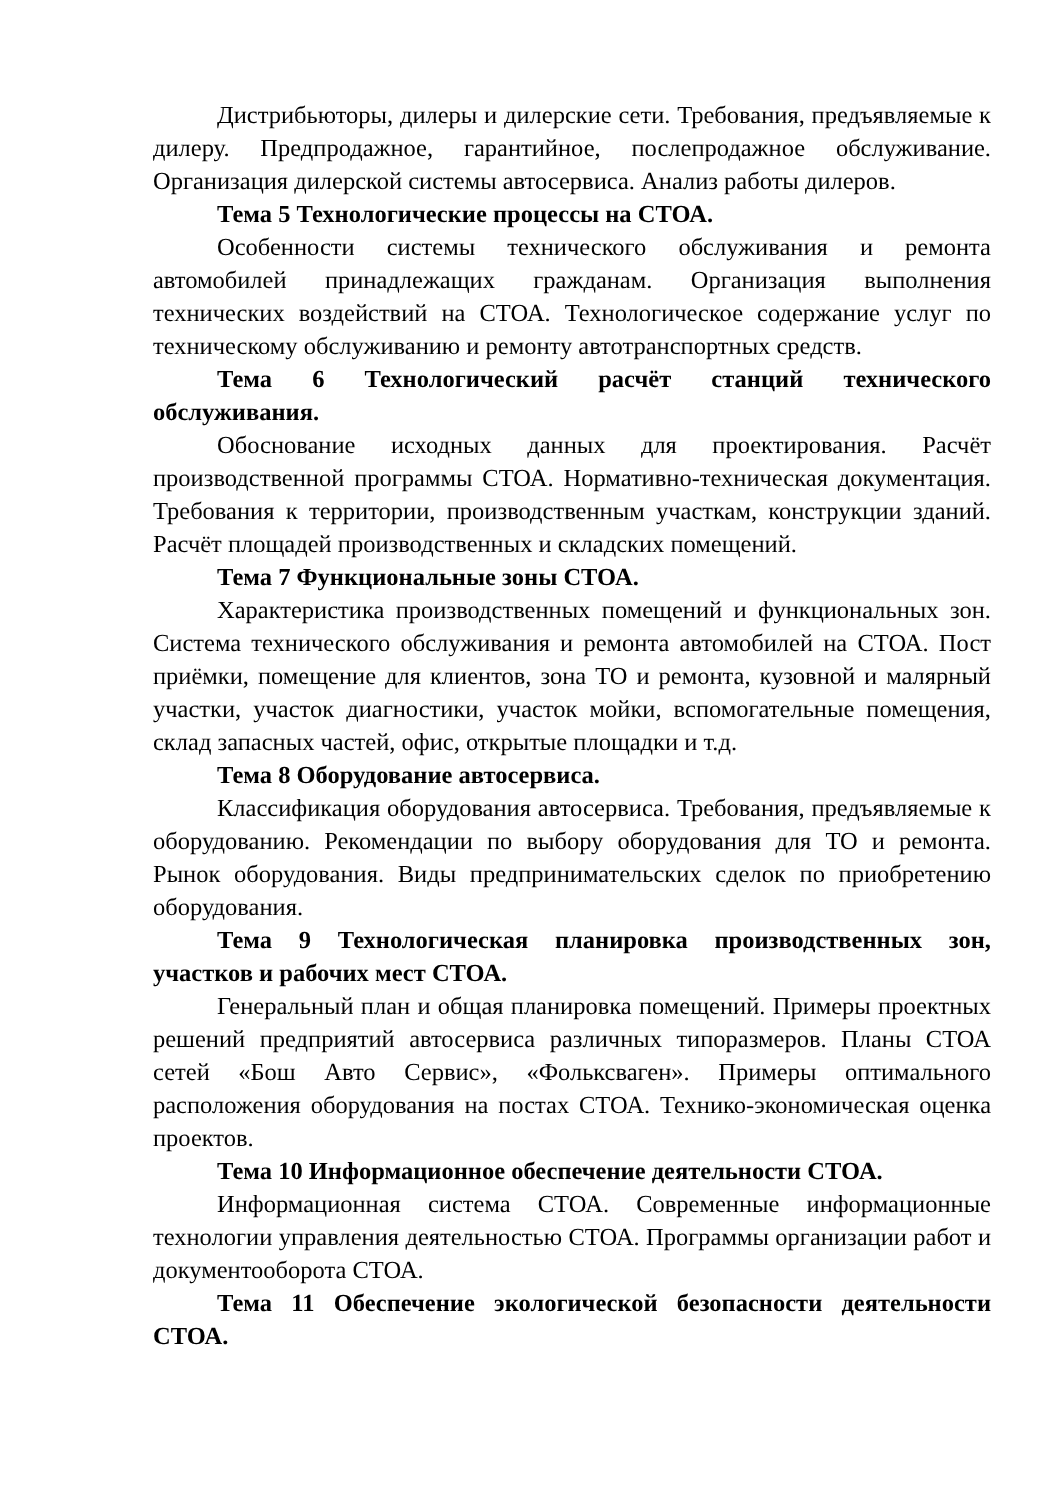Дистрибьюторы, дилеры и дилерские сети. Требования, предъявляемые к дилеру. Предпродажное, гарантийное, послепродажное обслуживание. Организация дилерской системы автосервиса. Анализ работы дилеров.
Тема 5 Технологические процессы на СТОА.
Особенности системы технического обслуживания и ремонта автомобилей принадлежащих гражданам. Организация выполнения технических воздействий на СТОА. Технологическое содержание услуг по техническому обслуживанию и ремонту автотранспортных средств.
Тема 6 Технологический расчёт станций технического обслуживания.
Обоснование исходных данных для проектирования. Расчёт производственной программы СТОА. Нормативно-техническая документация. Требования к территории, производственным участкам, конструкции зданий. Расчёт площадей производственных и складских помещений.
Тема 7 Функциональные зоны СТОА.
Характеристика производственных помещений и функциональных зон. Система технического обслуживания и ремонта автомобилей на СТОА. Пост приёмки, помещение для клиентов, зона ТО и ремонта, кузовной и малярный участки, участок диагностики, участок мойки, вспомогательные помещения, склад запасных частей, офис, открытые площадки и т.д.
Тема 8 Оборудование автосервиса.
Классификация оборудования автосервиса. Требования, предъявляемые к оборудованию. Рекомендации по выбору оборудования для ТО и ремонта. Рынок оборудования. Виды предпринимательских сделок по приобретению оборудования.
Тема 9 Технологическая планировка производственных зон, участков и рабочих мест СТОА.
Генеральный план и общая планировка помещений. Примеры проектных решений предприятий автосервиса различных типоразмеров. Планы СТОА сетей «Бош Авто Сервис», «Фольксваген». Примеры оптимального расположения оборудования на постах СТОА. Технико-экономическая оценка проектов.
Тема 10 Информационное обеспечение деятельности СТОА.
Информационная система СТОА. Современные информационные технологии управления деятельностью СТОА. Программы организации работ и документооборота СТОА.
Тема 11 Обеспечение экологической безопасности деятельности СТОА.